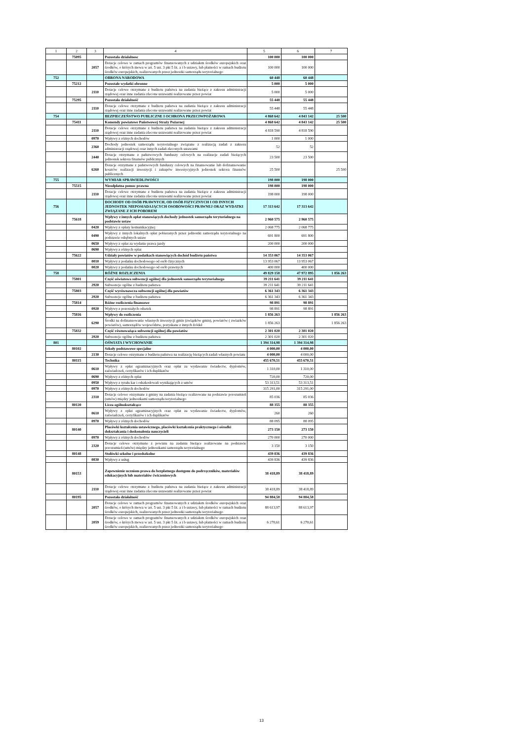| 1 | 2 | 3 | 4 | 5 | 6 | 7 |
| | 75095 | | Pozostala dzialalnosc | 100 000 | 100 000 | |
| | | 2057 | Dotacje celowe w ramach programów finansowanych z udziałem środków europejskich oraz środków, o których mowa w art. 5 ust. 3 pkt 5 lit. a i b ustawy, lub płatności w ramach budżetu środków europejskich, realizowanych przez jednostki samorządu terytorialnego | 100 000 | 100 000 | |
| 752 | | | OBRONA NARODOWA | 60 448 | 60 448 | |
| | 75212 | | Pozostałe wydatki obronne | 5 000 | 5 000 | |
| | | 2110 | Dotacje celowe otrzymane z budżetu państwa na zadania bieżące z zakresu administracji rządowej oraz inne zadania zlecone ustawami realizowane przez powiat | 5 000 | 5 000 | |
| | 75295 | | Pozostała działalność | 55 448 | 55 448 | |
| | | 2110 | Dotacje celowe otrzymane z budżetu państwa na zadania bieżące z zakresu administracji rządowej oraz inne zadania zlecone ustawami realizowane przez powiat | 55 448 | 55 448 | |
| 754 | | | BEZPIECZEŃSTWO PUBLICZNE I OCHRONA PRZECIWPOŻAROWA | 4 868 642 | 4 843 142 | 25 500 |
| | 75411 | | Komendy powiatowe Państwowej Straży Pożarnej | 4 868 642 | 4 843 142 | 25 500 |
| | | 2110 | Dotacje celowe otrzymane z budżetu państwa na zadania bieżące z zakresu administracji rządowej oraz inne zadania zlecone ustawami realizowane przez powiat | 4 818 590 | 4 818 590 | |
| | | 0970 | Wpływy z różnych dochodów | 1 000 | 1 000 | |
| | | 2360 | Dochody jednostek samorządu terytorialnego związane z realizacją zadań z zakresu administracji rządowej oraz innych zadań zleconych ustawami | 52 | 52 | |
| | | 2440 | Dotacje otrzymane z państwowych funduszy celowych na realizacje zadań bieżących jednostek sektora finansów publicznych | 23 500 | 23 500 | |
| | | 6260 | Dotacje otrzymane z państwowych funduszy celowych na finansowanie lub dofinansowanie kosztów realizacji inwestycji i zakupów inwestycyjnych jednostek sektora finansów publicznych | 25 500 | | 25 500 |
| 755 | | | WYMIAR SPRAWIEDLIWOŚCI | 198 000 | 198 000 | |
| | 75515 | | Nieodpłatna pomoc prawna | 198 000 | 198 000 | |
| | | 2110 | Dotacje celowe otrzymane z budżetu państwa na zadania bieżące z zakresu administracji rządowej oraz inne zadania zlecone ustawami realizowane przez powiat | 198 000 | 198 000 | |
| 756 | | | DOCHODY OD OSÓB PRAWNYCH, OD OSÓB FIZYCZNYCH I OD INNYCH JEDNOSTEK NIEPOSIADAJĄCYCH OSOBOWOŚCI PRAWNEJ ORAZ WYDATKI ZWIĄZANE Z ICH POBOREM | 17 313 642 | 17 313 642 | |
| | 75618 | | Wpływy z innych opłat stanowiących dochody jednostek samorządu terytorialnego na podstawie ustaw | 2 960 575 | 2 960 575 | |
| | | 0420 | Wpływy z opłaty komunikacyjnej | 2 068 775 | 2 068 775 | |
| | | 0490 | Wpływy z innych lokalnych opłat pobieranych przez jednostki samorządu terytorialnego na podstawie odrębnych ustaw | 691 800 | 691 800 | |
| | | 0650 | Wpływy z opłat za wydanie prawa jazdy | 200 000 | 200 000 | |
| | | 0690 | Wpływy z różnych opłat | | | |
| | 75622 | | Udziały powiatów w podatkach stanowiących dochód budżetu państwa | 14 353 067 | 14 353 067 | |
| | | 0010 | Wpływy z podatku dochodowego od osób fizycznych | 13 953 067 | 13 953 067 | |
| | | 0020 | Wpływy z podatku dochodowego od osób prawnych | 400 000 | 400 000 | |
| 758 | | | RÓŻNE ROZLICZENIA | 49 829 158 | 47 972 895 | 1 856 263 |
| | 75801 | | Część oświatowa subwencji ogólnej dla jednostek samorządu terytorialnego | 39 211 641 | 39 211 641 | |
| | | 2920 | Subwencje ogólne z budżetu państwa | 39 211 641 | 39 211 641 | |
| | 75803 | | Część wyrównawcza subwencji ogólnej dla powiatów | 6 361 343 | 6 361 343 | |
| | | 2920 | Subwencje ogólne z budżetu państwa | 6 361 343 | 6 361 343 | |
| | 75814 | | Różne rozliczenia finansowe | 98 891 | 98 891 | |
| | | 0920 | Wpływy z pozostałych odsetek | 98 891 | 98 891 | |
| | 75816 | | Wpływy do rozliczenia | 1 856 263 | | 1 856 263 |
| | | 6290 | Środki na dofinansowanie własnych inwestycji gmin (związków gmin), powiatów ( zwiazków powiatów), samorządów województw, pozyskane z innych źródeł | 1 856 263 | | 1 856 263 |
| | 75832 | | Część równoważąca subwencji ogólnej dla powiatów | 2 301 020 | 2 301 020 | |
| | | 2920 | Subwencje ogólne z budżetu państwa | 2 301 020 | 2 301 020 | |
| 801 | | | OŚWIATA I WYCHOWANIE | 1 394 314,98 | 1 394 314,98 | |
| | 80102 | | Szkoły podstawowe specjalne | 4 000,00 | 4 000,00 | |
| | | 2130 | Dotacje celowe otrzymane z budżetu państwa na realizację bieżących zadań własnych powiatu | 4 000,00 | 4 000,00 | |
| | 80115 | | Technika | 455 670,51 | 455 670,51 | |
| | | 0610 | Wpływy z opłat egzaminacyjnych oraz opłat za wydawanie świadectw, dyplomów, zaświadczeń, certyfikatów i ich duplikatów | 1 310,00 | 1 310,00 | |
| | | 0690 | Wpływy z różnych opłat | 720,00 | 720,00 | |
| | | 0950 | Wpływy z tytułu kar i odszkodowań wynikających z umów | 53 313,51 | 53 313,51 | |
| | | 0970 | Wpływy z różnych dochodów | 315 291,00 | 315 291,00 | |
| | | 2310 | Dotacje celowe otrzymane z gminy na zadania bieżące realizowane na podstawie porozumień (umów) między jednostkami samorządu terytorialnego | 85 036 | 85 036 | |
| | 80120 | | Licea ogólnokształcące | 88 355 | 88 355 | |
| | | 0610 | Wpływy z opłat egzaminacyjnych oraz opłat za wydawanie świadectw, dyplomów, zaświadczeń, certyfikatów i ich duplikatów | 260 | 260 | |
| | | 0970 | Wpływy z różnych dochodów | 88 095 | 88 095 | |
| | 80140 | | Placówki kształcenia ustawicznego, placówki kształcenia praktycznego i ośrodki dokształcania i doskonalenia nauczycieli | 273 150 | 273 150 | |
| | | 0970 | Wpływy z różnych dochodów | 270 000 | 270 000 | |
| | | 2320 | Dotacje celowe otrzymane z powiatu na zadania bieżące realizowane na podstawie porozumień (umów) między jednostkami samorządu terytorialnego | 3 150 | 3 150 | |
| | 80148 | | Stołówki szkolne i przedszkolne | 439 836 | 439 836 | |
| | | 0830 | Wpływy z usług | 439 836 | 439 836 | |
| | 80153 | | Zapewnienie uczniom prawa do bezpłatnego dostępnu do podrręczników, materiałów edukacyjnych lub materiałów ćwiczeniowych | 38 418,89 | 38 418,89 | |
| | | 2110 | Dotacje celowe otrzymane z budżetu państwa na zadania bieżące z zakresu administracji rządowej oraz inne zadania zlecone ustawami realizowane przez powiat | 38 418,89 | 38 418,89 | |
| | 80195 | | Pozostała działalność | 94 884,58 | 94 884,58 | |
| | | 2057 | Dotacje celowe w ramach programów finansowanych z udziałem środków europejskich oraz środków, o których mowa w art. 5 ust. 3 pkt 5 lit. a i b ustawy, lub płatności w ramach budżetu środków europejskich, realizowanych przez jednostki samorządu terytorialnego | 88 613,97 | 88 613,97 | |
| | | 2059 | Dotacje celowe w ramach programów finansowanych z udziałem środków europejskich oraz środków, o których mowa w art. 5 ust. 3 pkt 5 lit. a i b ustawy, lub płatności w ramach budżetu środków europejskich, realizowanych przez jednostki samorządu terytorialnego | 6 270,61 | 6 270,61 | |
13